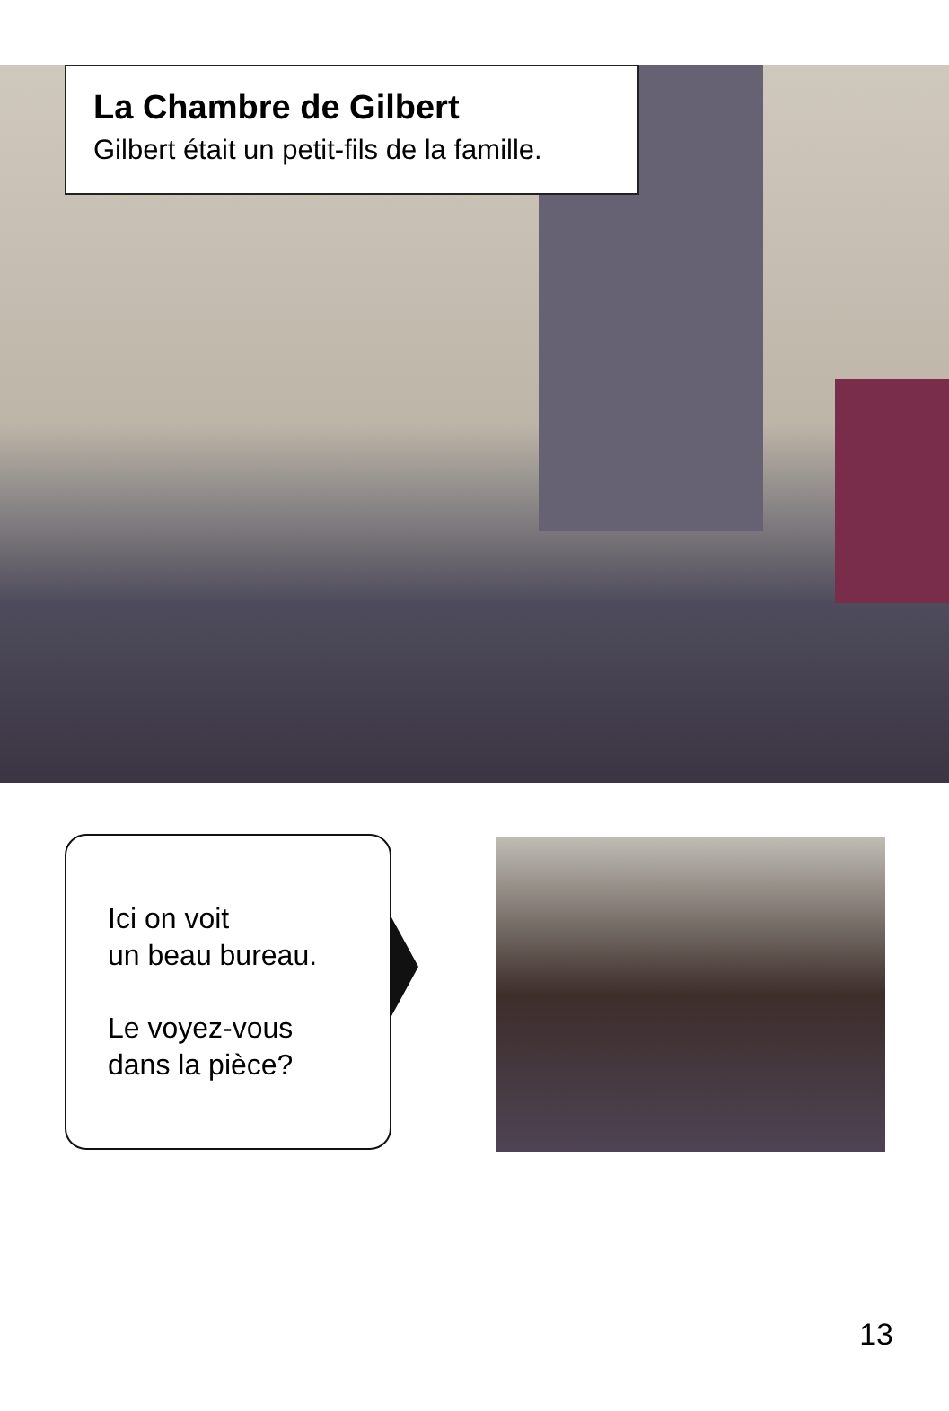La Chambre de Gilbert
Gilbert était un petit-fils de la famille.
Ici on voit
un beau bureau.
Le voyez-vous
dans la pièce?
13